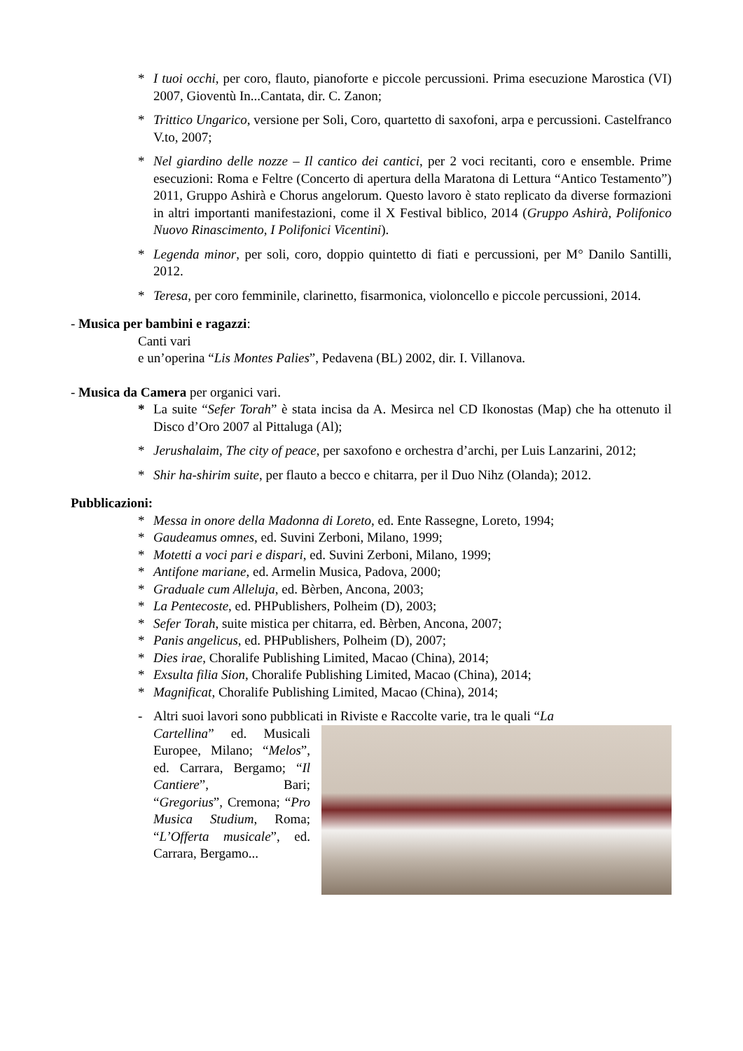* I tuoi occhi, per coro, flauto, pianoforte e piccole percussioni. Prima esecuzione Marostica (VI) 2007, Gioventù In...Cantata, dir. C. Zanon;
* Trittico Ungarico, versione per Soli, Coro, quartetto di saxofoni, arpa e percussioni. Castelfranco V.to, 2007;
* Nel giardino delle nozze – Il cantico dei cantici, per 2 voci recitanti, coro e ensemble. Prime esecuzioni: Roma e Feltre (Concerto di apertura della Maratona di Lettura “Antico Testamento”) 2011, Gruppo Ashirà e Chorus angelorum. Questo lavoro è stato replicato da diverse formazioni in altri importanti manifestazioni, come il X Festival biblico, 2014 (Gruppo Ashirà, Polifonico Nuovo Rinascimento, I Polifonici Vicentini).
* Legenda minor, per soli, coro, doppio quintetto di fiati e percussioni, per M° Danilo Santilli, 2012.
* Teresa, per coro femminile, clarinetto, fisarmonica, violoncello e piccole percussioni, 2014.
- Musica per bambini e ragazzi:
Canti vari
e un’operina “Lis Montes Palies”, Pedavena (BL) 2002, dir. I. Villanova.
- Musica da Camera per organici vari.
* La suite “Sefer Torah” è stata incisa da A. Mesirca nel CD Ikonostas (Map) che ha ottenuto il Disco d’Oro 2007 al Pittaluga (Al);
* Jerushalaim, The city of peace, per saxofono e orchestra d’archi, per Luis Lanzarini, 2012;
* Shir ha-shirim suite, per flauto a becco e chitarra, per il Duo Nihz (Olanda); 2012.
Pubblicazioni:
* Messa in onore della Madonna di Loreto, ed. Ente Rassegne, Loreto, 1994;
* Gaudeamus omnes, ed. Suvini Zerboni, Milano, 1999;
* Motetti a voci pari e dispari, ed. Suvini Zerboni, Milano, 1999;
* Antifone mariane, ed. Armelin Musica, Padova, 2000;
* Graduale cum Alleluja, ed. Bèrben, Ancona, 2003;
* La Pentecoste, ed. PHPublishers, Polheim (D), 2003;
* Sefer Torah, suite mistica per chitarra, ed. Bèrben, Ancona, 2007;
* Panis angelicus, ed. PHPublishers, Polheim (D), 2007;
* Dies irae, Choralife Publishing Limited, Macao (China), 2014;
* Exsulta filia Sion, Choralife Publishing Limited, Macao (China), 2014;
* Magnificat, Choralife Publishing Limited, Macao (China), 2014;
- Altri suoi lavori sono pubblicati in Riviste e Raccolte varie, tra le quali “La
Cartellina” ed. Musicali Europee, Milano; “Melos”, ed. Carrara, Bergamo; “Il Cantiere”, Bari; “Gregorius”, Cremona; “Pro Musica Studium, Roma; “L’Offerta musicale”, ed. Carrara, Bergamo...